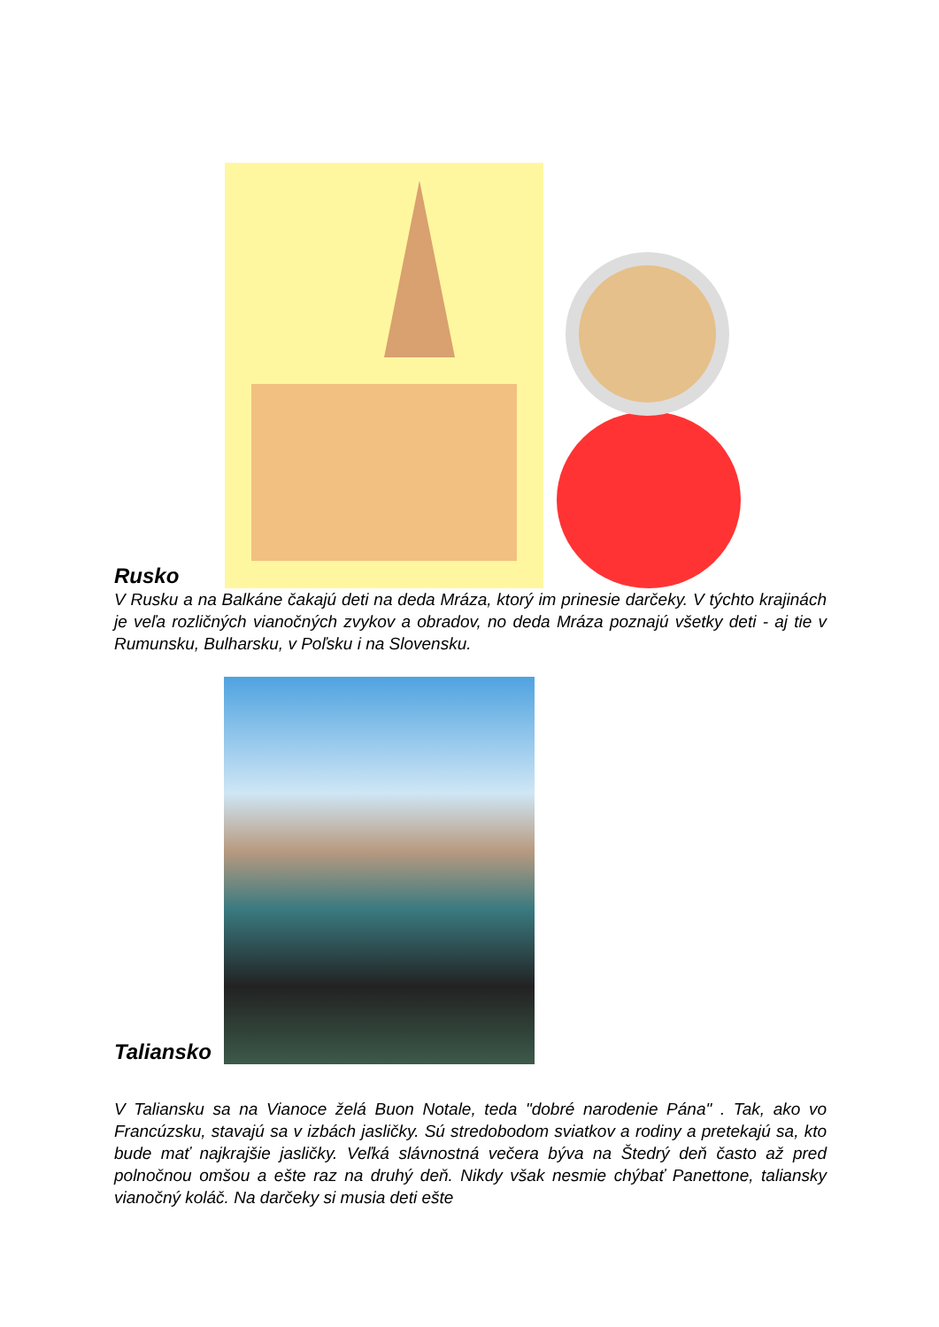Rusko
V Rusku a na Balkáne čakajú deti na deda Mráza, ktorý im prinesie darčeky. V týchto krajinách je veľa rozličných vianočných zvykov a obradov, no deda Mráza poznajú všetky deti - aj tie v Rumunsku, Bulharsku, v Poľsku i na Slovensku.
Taliansko
V Taliansku sa na Vianoce želá Buon Notale, teda "dobré narodenie Pána" . Tak, ako vo Francúzsku, stavajú sa v izbách jasličky. Sú stredobodom sviatkov a rodiny a pretekajú sa, kto bude mať najkrajšie jasličky. Veľká slávnostná večera býva na Štedrý deň často až pred polnočnou omšou a ešte raz na druhý deň. Nikdy však nesmie chýbať Panettone, taliansky vianočný koláč. Na darčeky si musia deti ešte